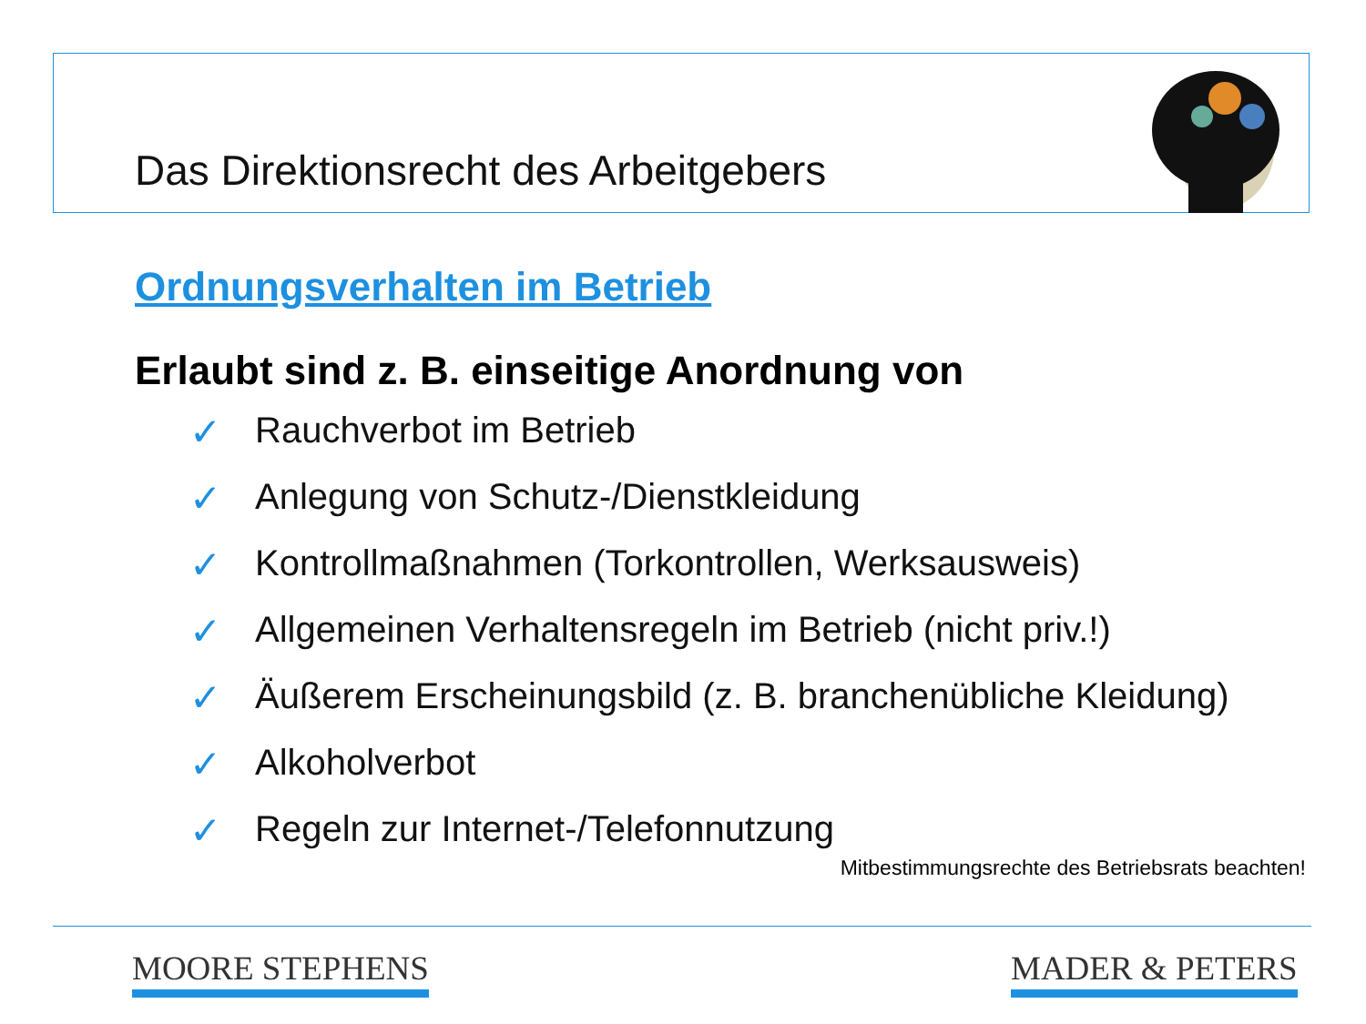Das Direktionsrecht des Arbeitgebers
Ordnungsverhalten im Betrieb
Erlaubt sind z. B. einseitige Anordnung von
✓ Rauchverbot im Betrieb
✓ Anlegung von Schutz-/Dienstkleidung
✓ Kontrollmaßnahmen (Torkontrollen, Werksausweis)
✓ Allgemeinen Verhaltensregeln im Betrieb (nicht priv.!)
✓ Äußerem Erscheinungsbild (z. B. branchenübliche Kleidung)
✓ Alkoholverbot
✓ Regeln zur Internet-/Telefonnutzung
Mitbestimmungsrechte des Betriebsrats beachten!
MOORE STEPHENS MADER & PETERS